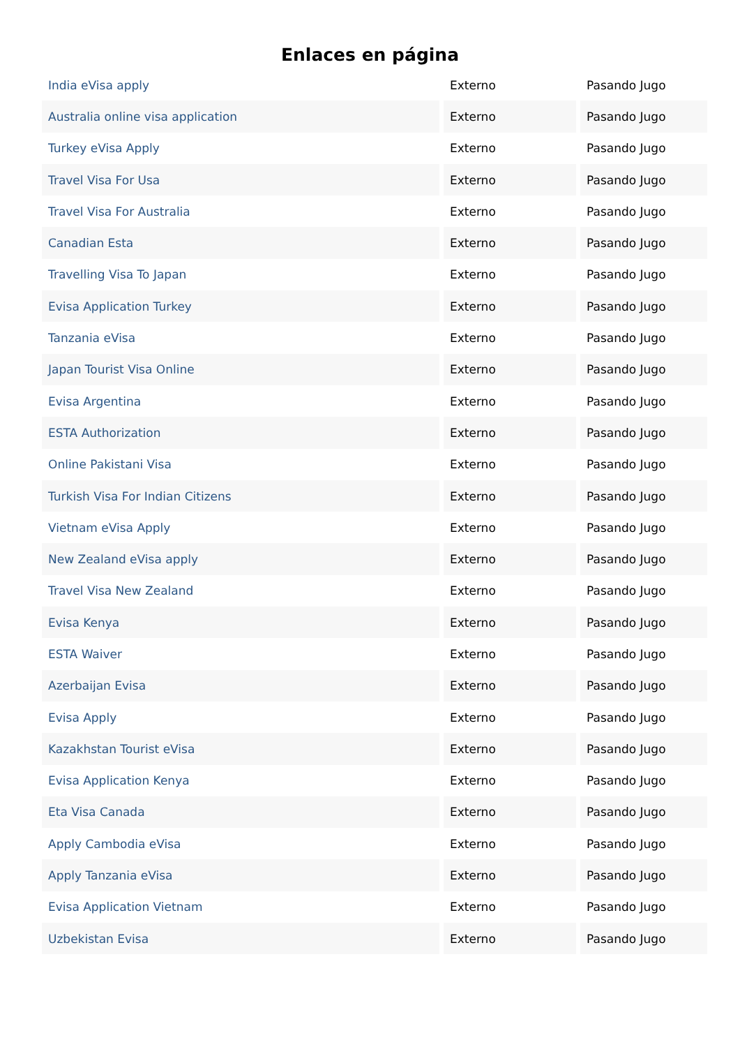Enlaces en página
| India eVisa apply | Externo | Pasando Jugo |
| Australia online visa application | Externo | Pasando Jugo |
| Turkey eVisa Apply | Externo | Pasando Jugo |
| Travel Visa For Usa | Externo | Pasando Jugo |
| Travel Visa For Australia | Externo | Pasando Jugo |
| Canadian Esta | Externo | Pasando Jugo |
| Travelling Visa To Japan | Externo | Pasando Jugo |
| Evisa Application Turkey | Externo | Pasando Jugo |
| Tanzania eVisa | Externo | Pasando Jugo |
| Japan Tourist Visa Online | Externo | Pasando Jugo |
| Evisa Argentina | Externo | Pasando Jugo |
| ESTA Authorization | Externo | Pasando Jugo |
| Online Pakistani Visa | Externo | Pasando Jugo |
| Turkish Visa For Indian Citizens | Externo | Pasando Jugo |
| Vietnam eVisa Apply | Externo | Pasando Jugo |
| New Zealand eVisa apply | Externo | Pasando Jugo |
| Travel Visa New Zealand | Externo | Pasando Jugo |
| Evisa Kenya | Externo | Pasando Jugo |
| ESTA Waiver | Externo | Pasando Jugo |
| Azerbaijan Evisa | Externo | Pasando Jugo |
| Evisa Apply | Externo | Pasando Jugo |
| Kazakhstan Tourist eVisa | Externo | Pasando Jugo |
| Evisa Application Kenya | Externo | Pasando Jugo |
| Eta Visa Canada | Externo | Pasando Jugo |
| Apply Cambodia eVisa | Externo | Pasando Jugo |
| Apply Tanzania eVisa | Externo | Pasando Jugo |
| Evisa Application Vietnam | Externo | Pasando Jugo |
| Uzbekistan Evisa | Externo | Pasando Jugo |